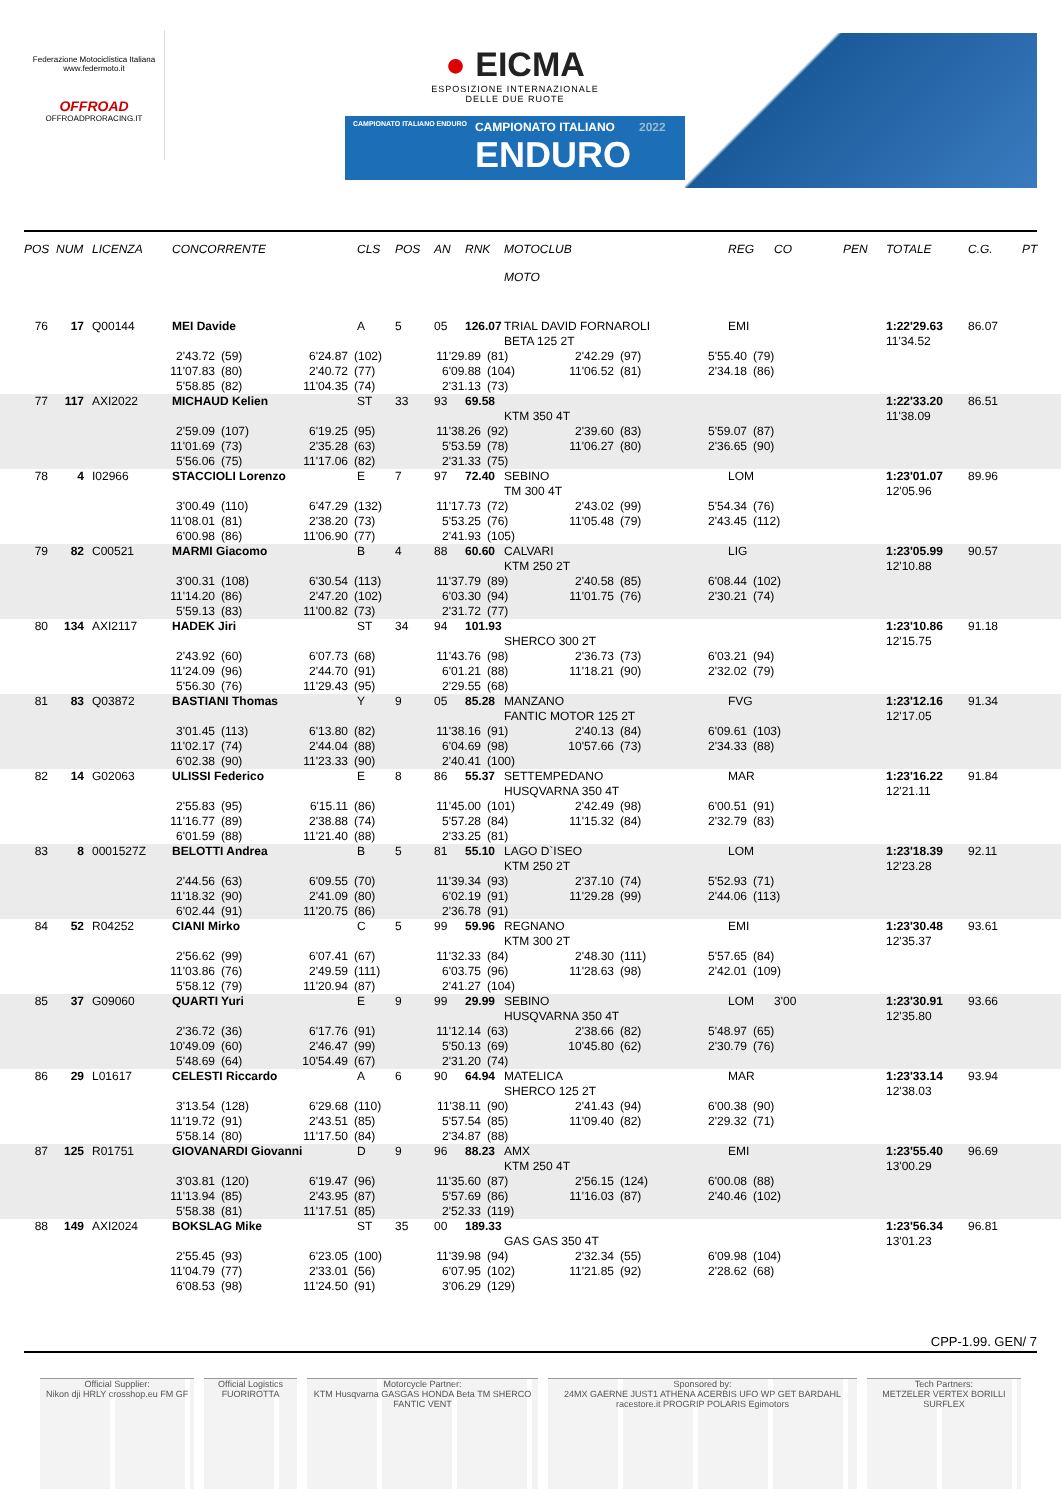Federazione Motociclistica Italiana
www.federmoto.it
OFFROAD
OFFROADPRORACING.IT
● EICMA
ESPOSIZIONE INTERNAZIONALE
DELLE DUE RUOTE
CAMPIONATO ITALIANO ENDURO
CAMPIONATO ITALIANO
ENDURO
2022
POS
NUM
LICENZA
CONCORRENTE
CLS
POS
AN
RNK
MOTOCLUB
MOTO
REG
CO
PEN
TOTALE
C.G.
PT
76
17
Q00144
MEI Davide
A
5
05
126.07
TRIAL DAVID FORNAROLI
EMI
1:22'29.63
86.07
BETA 125 2T
11'34.52
2'43.72 (59)
6'24.87 (102)
11'29.89 (81)
2'42.29 (97)
5'55.40 (79)
11'07.83 (80)
2'40.72 (77)
6'09.88 (104)
11'06.52 (81)
2'34.18 (86)
5'58.85 (82)
11'04.35 (74)
2'31.13 (73)
77
117
AXI2022
MICHAUD Kelien
ST
33
93
69.58
1:22'33.20
86.51
KTM 350 4T
11'38.09
2'59.09 (107)
6'19.25 (95)
11'38.26 (92)
2'39.60 (83)
5'59.07 (87)
11'01.69 (73)
2'35.28 (63)
5'53.59 (78)
11'06.27 (80)
2'36.65 (90)
5'56.06 (75)
11'17.06 (82)
2'31.33 (75)
78
4
I02966
STACCIOLI Lorenzo
E
7
97
72.40
SEBINO
LOM
1:23'01.07
89.96
TM 300 4T
12'05.96
3'00.49 (110)
6'47.29 (132)
11'17.73 (72)
2'43.02 (99)
5'54.34 (76)
11'08.01 (81)
2'38.20 (73)
5'53.25 (76)
11'05.48 (79)
2'43.45 (112)
6'00.98 (86)
11'06.90 (77)
2'41.93 (105)
79
82
C00521
MARMI Giacomo
B
4
88
60.60
CALVARI
LIG
1:23'05.99
90.57
KTM 250 2T
12'10.88
3'00.31 (108)
6'30.54 (113)
11'37.79 (89)
2'40.58 (85)
6'08.44 (102)
11'14.20 (86)
2'47.20 (102)
6'03.30 (94)
11'01.75 (76)
2'30.21 (74)
5'59.13 (83)
11'00.82 (73)
2'31.72 (77)
80
134
AXI2117
HADEK Jiri
ST
34
94
101.93
1:23'10.86
91.18
SHERCO 300 2T
12'15.75
2'43.92 (60)
6'07.73 (68)
11'43.76 (98)
2'36.73 (73)
6'03.21 (94)
11'24.09 (96)
2'44.70 (91)
6'01.21 (88)
11'18.21 (90)
2'32.02 (79)
5'56.30 (76)
11'29.43 (95)
2'29.55 (68)
81
83
Q03872
BASTIANI Thomas
Y
9
05
85.28
MANZANO
FVG
1:23'12.16
91.34
FANTIC MOTOR 125 2T
12'17.05
3'01.45 (113)
6'13.80 (82)
11'38.16 (91)
2'40.13 (84)
6'09.61 (103)
11'02.17 (74)
2'44.04 (88)
6'04.69 (98)
10'57.66 (73)
2'34.33 (88)
6'02.38 (90)
11'23.33 (90)
2'40.41 (100)
82
14
G02063
ULISSI Federico
E
8
86
55.37
SETTEMPEDANO
MAR
1:23'16.22
91.84
HUSQVARNA 350 4T
12'21.11
2'55.83 (95)
6'15.11 (86)
11'45.00 (101)
2'42.49 (98)
6'00.51 (91)
11'16.77 (89)
2'38.88 (74)
5'57.28 (84)
11'15.32 (84)
2'32.79 (83)
6'01.59 (88)
11'21.40 (88)
2'33.25 (81)
83
8
0001527Z
BELOTTI Andrea
B
5
81
55.10
LAGO D`ISEO
LOM
1:23'18.39
92.11
KTM 250 2T
12'23.28
2'44.56 (63)
6'09.55 (70)
11'39.34 (93)
2'37.10 (74)
5'52.93 (71)
11'18.32 (90)
2'41.09 (80)
6'02.19 (91)
11'29.28 (99)
2'44.06 (113)
6'02.44 (91)
11'20.75 (86)
2'36.78 (91)
84
52
R04252
CIANI Mirko
C
5
99
59.96
REGNANO
EMI
1:23'30.48
93.61
KTM 300 2T
12'35.37
2'56.62 (99)
6'07.41 (67)
11'32.33 (84)
2'48.30 (111)
5'57.65 (84)
11'03.86 (76)
2'49.59 (111)
6'03.75 (96)
11'28.63 (98)
2'42.01 (109)
5'58.12 (79)
11'20.94 (87)
2'41.27 (104)
85
37
G09060
QUARTI Yuri
E
9
99
29.99
SEBINO
LOM
3'00
1:23'30.91
93.66
HUSQVARNA 350 4T
12'35.80
2'36.72 (36)
6'17.76 (91)
11'12.14 (63)
2'38.66 (82)
5'48.97 (65)
10'49.09 (60)
2'46.47 (99)
5'50.13 (69)
10'45.80 (62)
2'30.79 (76)
5'48.69 (64)
10'54.49 (67)
2'31.20 (74)
86
29
L01617
CELESTI Riccardo
A
6
90
64.94
MATELICA
MAR
1:23'33.14
93.94
SHERCO 125 2T
12'38.03
3'13.54 (128)
6'29.68 (110)
11'38.11 (90)
2'41.43 (94)
6'00.38 (90)
11'19.72 (91)
2'43.51 (85)
5'57.54 (85)
11'09.40 (82)
2'29.32 (71)
5'58.14 (80)
11'17.50 (84)
2'34.87 (88)
87
125
R01751
GIOVANARDI Giovanni
D
9
96
88.23
AMX
EMI
1:23'55.40
96.69
KTM 250 4T
13'00.29
3'03.81 (120)
6'19.47 (96)
11'35.60 (87)
2'56.15 (124)
6'00.08 (88)
11'13.94 (85)
2'43.95 (87)
5'57.69 (86)
11'16.03 (87)
2'40.46 (102)
5'58.38 (81)
11'17.51 (85)
2'52.33 (119)
88
149
AXI2024
BOKSLAG Mike
ST
35
00
189.33
1:23'56.34
96.81
GAS GAS 350 4T
13'01.23
2'55.45 (93)
6'23.05 (100)
11'39.98 (94)
2'32.34 (55)
6'09.98 (104)
11'04.79 (77)
2'33.01 (56)
6'07.95 (102)
11'21.85 (92)
2'28.62 (68)
6'08.53 (98)
11'24.50 (91)
3'06.29 (129)
CPP-1.99. GEN/ 7
Official Supplier:
Nikon dji HRLY crosshop.eu FM GF
Official Logistics
FUORIROTTA
Motorcycle Partner:
KTM Husqvarna GASGAS HONDA Beta TM SHERCO FANTIC VENT
Sponsored by:
24MX GAERNE JUST1 ATHENA ACERBIS UFO WP GET BARDAHL racestore.it PROGRIP POLARIS Egimotors
Tech Partners:
METZELER VERTEX BORILLI SURFLEX